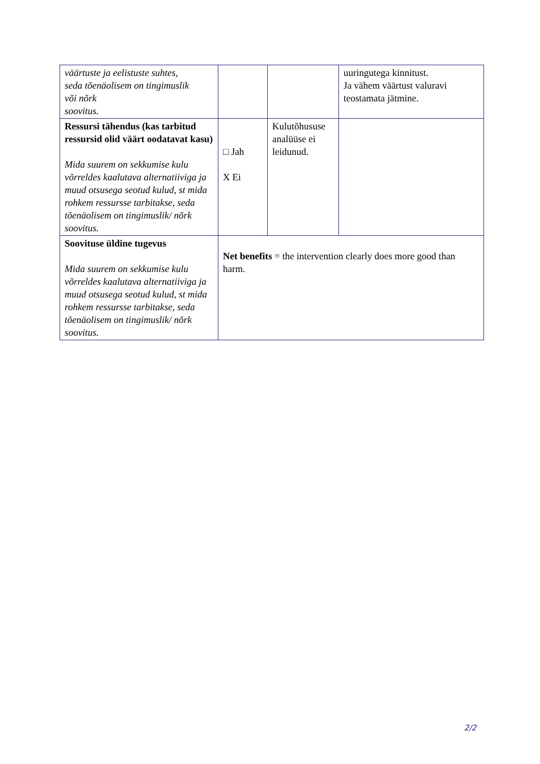| väärtuste ja eelistuste suhtes, seda tõenäolisem on tingimuslik või nõrk soovitus. | | | uuringutega kinnitust. Ja vähem väärtust valuravi teostamata jätmine. |
| Ressursi tähendus (kas tarbitud ressursid olid väärt oodatavat kasu) Mida suurem on sekkumise kulu võrreldes kaalutava alternatiiviga ja muud otsusega seotud kulud, st mida rohkem ressursse tarbitakse, seda tõenäolisem on tingimuslik/ nõrk soovitus. | □ Jah X Ei | Kulutõhususe analüüse ei leidunud. | |
| Soovituse üldine tugevus Mida suurem on sekkumise kulu võrreldes kaalutava alternatiiviga ja muud otsusega seotud kulud, st mida rohkem ressursse tarbitakse, seda tõenäolisem on tingimuslik/ nõrk soovitus. | Net benefits = the intervention clearly does more good than harm. | | |
2/2